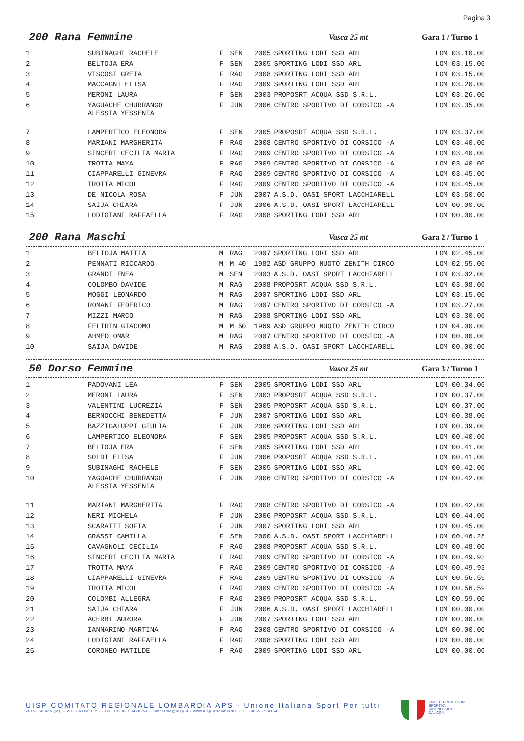Pagina 3
200 Rana Femmine
Vasca 25 mt Gara 1 / Turno 1
| 1 | SUBINAGHI RACHELE | F | SEN | 2005 | SPORTING LODI SSD ARL | LOM 03.10.00 |
| 2 | BELTOJA ERA | F | SEN | 2005 | SPORTING LODI SSD ARL | LOM 03.15.00 |
| 3 | VISCOSI GRETA | F | RAG | 2008 | SPORTING LODI SSD ARL | LOM 03.15.00 |
| 4 | MACCAGNI ELISA | F | RAG | 2009 | SPORTING LODI SSD ARL | LOM 03.20.00 |
| 5 | MERONI LAURA | F | SEN | 2003 | PROPOSRT ACQUA SSD S.R.L. | LOM 03.26.00 |
| 6 | YAGUACHE CHURRANGO ALESSIA YESSENIA | F | JUN | 2006 | CENTRO SPORTIVO DI CORSICO -A | LOM 03.35.00 |
| 7 | LAMPERTICO ELEONORA | F | SEN | 2005 | PROPOSRT ACQUA SSD S.R.L. | LOM 03.37.00 |
| 8 | MARIANI MARGHERITA | F | RAG | 2008 | CENTRO SPORTIVO DI CORSICO -A | LOM 03.40.00 |
| 9 | SINCERI CECILIA MARIA | F | RAG | 2009 | CENTRO SPORTIVO DI CORSICO -A | LOM 03.40.00 |
| 10 | TROTTA MAYA | F | RAG | 2009 | CENTRO SPORTIVO DI CORSICO -A | LOM 03.40.00 |
| 11 | CIAPPARELLI GINEVRA | F | RAG | 2009 | CENTRO SPORTIVO DI CORSICO -A | LOM 03.45.00 |
| 12 | TROTTA MICOL | F | RAG | 2009 | CENTRO SPORTIVO DI CORSICO -A | LOM 03.45.00 |
| 13 | DE NICOLA ROSA | F | JUN | 2007 | A.S.D. OASI SPORT LACCHIARELL | LOM 03.50.00 |
| 14 | SAIJA CHIARA | F | JUN | 2006 | A.S.D. OASI SPORT LACCHIARELL | LOM 00.00.00 |
| 15 | LODIGIANI RAFFAELLA | F | RAG | 2008 | SPORTING LODI SSD ARL | LOM 00.00.00 |
200 Rana Maschi
Vasca 25 mt Gara 2 / Turno 1
| 1 | BELTOJA MATTIA | M | RAG | 2007 | SPORTING LODI SSD ARL | LOM 02.45.00 |
| 2 | PENNATI RICCARDO | M | M 40 | 1982 | ASD GRUPPO NUOTO ZENITH CIRCO | LOM 02.55.00 |
| 3 | GRANDI ENEA | M | SEN | 2003 | A.S.D. OASI SPORT LACCHIARELL | LOM 03.02.00 |
| 4 | COLOMBO DAVIDE | M | RAG | 2008 | PROPOSRT ACQUA SSD S.R.L. | LOM 03.08.00 |
| 5 | MOGGI LEONARDO | M | RAG | 2007 | SPORTING LODI SSD ARL | LOM 03.15.00 |
| 6 | ROMANI FEDERICO | M | RAG | 2007 | CENTRO SPORTIVO DI CORSICO -A | LOM 03.27.00 |
| 7 | MIZZI MARCO | M | RAG | 2008 | SPORTING LODI SSD ARL | LOM 03.30.00 |
| 8 | FELTRIN GIACOMO | M | M 50 | 1969 | ASD GRUPPO NUOTO ZENITH CIRCO | LOM 04.00.00 |
| 9 | AHMED OMAR | M | RAG | 2007 | CENTRO SPORTIVO DI CORSICO -A | LOM 00.00.00 |
| 10 | SAIJA DAVIDE | M | RAG | 2008 | A.S.D. OASI SPORT LACCHIARELL | LOM 00.00.00 |
50 Dorso Femmine
Vasca 25 mt Gara 3 / Turno 1
| 1 | PADOVANI LEA | F | SEN | 2005 | SPORTING LODI SSD ARL | LOM 00.34.00 |
| 2 | MERONI LAURA | F | SEN | 2003 | PROPOSRT ACQUA SSD S.R.L. | LOM 00.37.00 |
| 3 | VALENTINI LUCREZIA | F | SEN | 2005 | PROPOSRT ACQUA SSD S.R.L. | LOM 00.37.00 |
| 4 | BERNOCCHI BENEDETTA | F | JUN | 2007 | SPORTING LODI SSD ARL | LOM 00.38.00 |
| 5 | BAZZIGALUPPI GIULIA | F | JUN | 2006 | SPORTING LODI SSD ARL | LOM 00.39.00 |
| 6 | LAMPERTICO ELEONORA | F | SEN | 2005 | PROPOSRT ACQUA SSD S.R.L. | LOM 00.40.00 |
| 7 | BELTOJA ERA | F | SEN | 2005 | SPORTING LODI SSD ARL | LOM 00.41.00 |
| 8 | SOLDI ELISA | F | JUN | 2006 | PROPOSRT ACQUA SSD S.R.L. | LOM 00.41.00 |
| 9 | SUBINAGHI RACHELE | F | SEN | 2005 | SPORTING LODI SSD ARL | LOM 00.42.00 |
| 10 | YAGUACHE CHURRANGO ALESSIA YESSENIA | F | JUN | 2006 | CENTRO SPORTIVO DI CORSICO -A | LOM 00.42.00 |
| 11 | MARIANI MARGHERITA | F | RAG | 2008 | CENTRO SPORTIVO DI CORSICO -A | LOM 00.42.00 |
| 12 | NERI MICHELA | F | JUN | 2006 | PROPOSRT ACQUA SSD S.R.L. | LOM 00.44.00 |
| 13 | SCARATTI SOFIA | F | JUN | 2007 | SPORTING LODI SSD ARL | LOM 00.45.00 |
| 14 | GRASSI CAMILLA | F | SEN | 2000 | A.S.D. OASI SPORT LACCHIARELL | LOM 00.46.28 |
| 15 | CAVAGNOLI CECILIA | F | RAG | 2008 | PROPOSRT ACQUA SSD S.R.L. | LOM 00.48.00 |
| 16 | SINCERI CECILIA MARIA | F | RAG | 2009 | CENTRO SPORTIVO DI CORSICO -A | LOM 00.49.93 |
| 17 | TROTTA MAYA | F | RAG | 2009 | CENTRO SPORTIVO DI CORSICO -A | LOM 00.49.93 |
| 18 | CIAPPARELLI GINEVRA | F | RAG | 2009 | CENTRO SPORTIVO DI CORSICO -A | LOM 00.56.59 |
| 19 | TROTTA MICOL | F | RAG | 2009 | CENTRO SPORTIVO DI CORSICO -A | LOM 00.56.59 |
| 20 | COLOMBI ALLEGRA | F | RAG | 2009 | PROPOSRT ACQUA SSD S.R.L. | LOM 00.59.00 |
| 21 | SAIJA CHIARA | F | JUN | 2006 | A.S.D. OASI SPORT LACCHIARELL | LOM 00.00.00 |
| 22 | ACERBI AURORA | F | JUN | 2007 | SPORTING LODI SSD ARL | LOM 00.00.00 |
| 23 | IANNARINO MARTINA | F | RAG | 2008 | CENTRO SPORTIVO DI CORSICO -A | LOM 00.00.00 |
| 24 | LODIGIANI RAFFAELLA | F | RAG | 2008 | SPORTING LODI SSD ARL | LOM 00.00.00 |
| 25 | CORONEO MATILDE | F | RAG | 2009 | SPORTING LODI SSD ARL | LOM 00.00.00 |
UISP COMITATO REGIONALE LOMBARDIA APS - Unione Italiana Sport Per tutti
20158 Milano (MI) - Via Guerzoni, 23 - Tel. +39.02.83428954 - lombardia@uisp.it - www.uisp.it/lombardia - C.F.:08656790154
ENTE DI PROMOZIONE
SPORTIVA
RICONOSCIUTO
DAL CONI